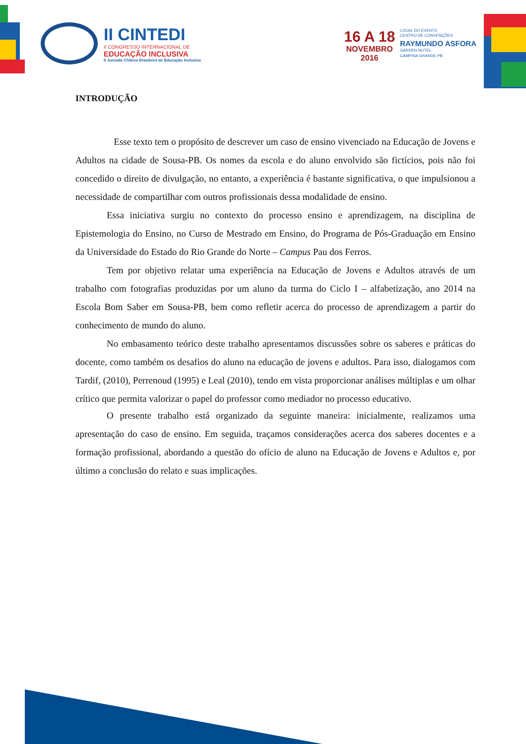II CINTEDI
II CONGRESSO INTERNACIONAL DE
EDUCAÇÃO INCLUSIVA
II Jornada Chilena Brasileira de Educação Inclusiva
16 A 18
NOVEMBRO
2016
LOCAL DO EVENTO
CENTRO DE CONVENÇÕES
RAYMUNDO ASFORA
GARDEN HOTEL
CAMPINA GRANDE-PB
INTRODUÇÃO
Esse texto tem o propósito de descrever um caso de ensino vivenciado na Educação de Jovens e Adultos na cidade de Sousa-PB. Os nomes da escola e do aluno envolvido são fictícios, pois não foi concedido o direito de divulgação, no entanto, a experiência é bastante significativa, o que impulsionou a necessidade de compartilhar com outros profissionais dessa modalidade de ensino.
Essa iniciativa surgiu no contexto do processo ensino e aprendizagem, na disciplina de Epistemologia do Ensino, no Curso de Mestrado em Ensino, do Programa de Pós-Graduação em Ensino da Universidade do Estado do Rio Grande do Norte – Campus Pau dos Ferros.
Tem por objetivo relatar uma experiência na Educação de Jovens e Adultos através de um trabalho com fotografias produzidas por um aluno da turma do Ciclo I – alfabetização, ano 2014 na Escola Bom Saber em Sousa-PB, bem como refletir acerca do processo de aprendizagem a partir do conhecimento de mundo do aluno.
No embasamento teórico deste trabalho apresentamos discussões sobre os saberes e práticas do docente, como também os desafios do aluno na educação de jovens e adultos. Para isso, dialogamos com Tardif, (2010), Perrenoud (1995) e Leal (2010), tendo em vista proporcionar análises múltiplas e um olhar crítico que permita valorizar o papel do professor como mediador no processo educativo.
O presente trabalho está organizado da seguinte maneira: inicialmente, realizamos uma apresentação do caso de ensino. Em seguida, traçamos considerações acerca dos saberes docentes e a formação profissional, abordando a questão do ofício de aluno na Educação de Jovens e Adultos e, por último a conclusão do relato e suas implicações.